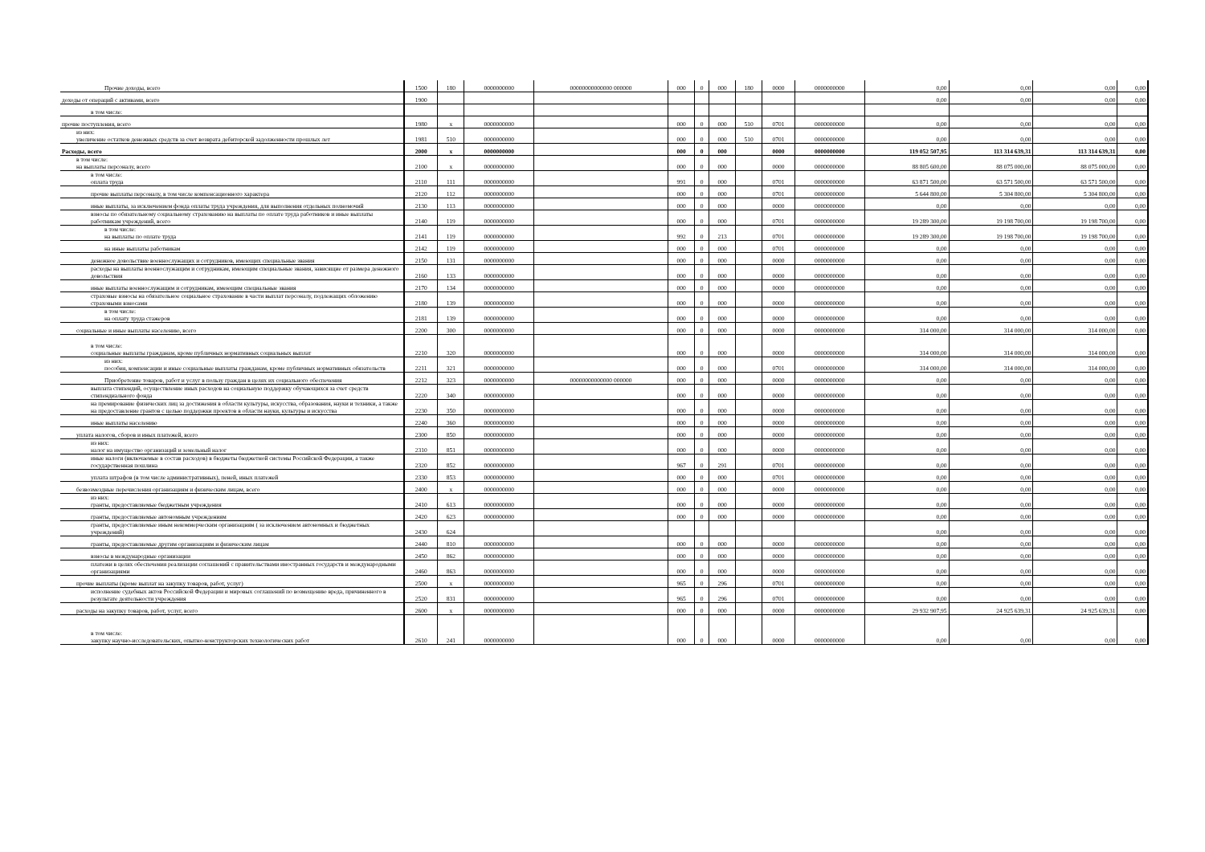| Прочие доходы, всего | 1500 | 180 | 0000000000 | 00000000000000 000000 | 000 | 0 | 000 | 180 | 0000 | 0000000000 | 0,00 | 0,00 | 0,00 | 0,00 |
| доходы от операций с активами, всего | 1900 | | | | | | | | | | 0,00 | 0,00 | 0,00 | 0,00 |
| в том числе: | | | | | | | | | | | | | | |
| прочие поступления, всего | 1980 | x | 0000000000 | | 000 | 0 | 000 | 510 | 0701 | 0000000000 | 0,00 | 0,00 | 0,00 | 0,00 |
| из них: увеличение остатков денежных средств за счет возврата дебиторской задолженности прошлых лет | 1981 | 510 | 0000000000 | | 000 | 0 | 000 | 510 | 0701 | 0000000000 | 0,00 | 0,00 | 0,00 | 0,00 |
| Расходы, всего | 2000 | x | 0000000000 | | 000 | 0 | 000 | | 0000 | 0000000000 | 119 052 507,95 | 113 314 639,31 | 113 314 639,31 | 0,00 |
| в том числе: на выплаты персоналу, всего | 2100 | x | 0000000000 | | 000 | 0 | 000 | | 0000 | 0000000000 | 88 805 600,00 | 88 075 000,00 | 88 075 000,00 | 0,00 |
| в том числе: оплата труда | 2110 | 111 | 0000000000 | | 991 | 0 | 000 | | 0701 | 0000000000 | 63 871 500,00 | 63 571 500,00 | 63 571 500,00 | 0,00 |
| прочие выплаты персоналу, в том числе компенсационного характера | 2120 | 112 | 0000000000 | | 000 | 0 | 000 | | 0701 | 0000000000 | 5 644 800,00 | 5 304 800,00 | 5 304 800,00 | 0,00 |
| иные выплаты, за исключением фонда оплаты труда учреждения, для выполнения отдельных полномочий | 2130 | 113 | 0000000000 | | 000 | 0 | 000 | | 0000 | 0000000000 | 0,00 | 0,00 | 0,00 | 0,00 |
| взносы по обязательному социальному страхованию на выплаты по оплате труда работников и иные выплаты работникам учреждений, всего | 2140 | 119 | 0000000000 | | 000 | 0 | 000 | | 0701 | 0000000000 | 19 289 300,00 | 19 198 700,00 | 19 198 700,00 | 0,00 |
| в том числе: на выплаты по оплате труда | 2141 | 119 | 0000000000 | | 992 | 0 | 213 | | 0701 | 0000000000 | 19 289 300,00 | 19 198 700,00 | 19 198 700,00 | 0,00 |
| на иные выплаты работникам | 2142 | 119 | 0000000000 | | 000 | 0 | 000 | | 0701 | 0000000000 | 0,00 | 0,00 | 0,00 | 0,00 |
| денежное довольствие военнослужащих и сотрудников, имеющих специальные звания | 2150 | 131 | 0000000000 | | 000 | 0 | 000 | | 0000 | 0000000000 | 0,00 | 0,00 | 0,00 | 0,00 |
| расходы на выплаты военнослужащим и сотрудникам, имеющим специальные звания, зависящие от размера денежного довольствия | 2160 | 133 | 0000000000 | | 000 | 0 | 000 | | 0000 | 0000000000 | 0,00 | 0,00 | 0,00 | 0,00 |
| иные выплаты военнослужащим и сотрудникам, имеющим специальные звания | 2170 | 134 | 0000000000 | | 000 | 0 | 000 | | 0000 | 0000000000 | 0,00 | 0,00 | 0,00 | 0,00 |
| страховые взносы на обязательное социальное страхование в части выплат персоналу, подлежащих обложению страховыми взносами | 2180 | 139 | 0000000000 | | 000 | 0 | 000 | | 0000 | 0000000000 | 0,00 | 0,00 | 0,00 | 0,00 |
| в том числе: на оплату труда стажеров | 2181 | 139 | 0000000000 | | 000 | 0 | 000 | | 0000 | 0000000000 | 0,00 | 0,00 | 0,00 | 0,00 |
| социальные и иные выплаты населению, всего | 2200 | 300 | 0000000000 | | 000 | 0 | 000 | | 0000 | 0000000000 | 314 000,00 | 314 000,00 | 314 000,00 | 0,00 |
| в том числе: социальные выплаты гражданам, кроме публичных нормативных социальных выплат | 2210 | 320 | 0000000000 | | 000 | 0 | 000 | | 0000 | 0000000000 | 314 000,00 | 314 000,00 | 314 000,00 | 0,00 |
| из них: пособия, компенсации и иные социальные выплаты гражданам, кроме публичных нормативных обязательств | 2211 | 321 | 0000000000 | | 000 | 0 | 000 | | 0701 | 0000000000 | 314 000,00 | 314 000,00 | 314 000,00 | 0,00 |
| Приобретение товаров, работ и услуг в пользу граждан в целях их социального обеспечения | 2212 | 323 | 0000000000 | 00000000000000 000000 | 000 | 0 | 000 | | 0000 | 0000000000 | 0,00 | 0,00 | 0,00 | 0,00 |
| выплата стипендий, осуществление иных расходов на социальную поддержку обучающихся за счет средств стипендиального фонда | 2220 | 340 | 0000000000 | | 000 | 0 | 000 | | 0000 | 0000000000 | 0,00 | 0,00 | 0,00 | 0,00 |
| на премирование физических лиц за достижения в области культуры, искусства, образования, науки и техники, а также на предоставление грантов с целью поддержки проектов в области науки, культуры и искусства | 2230 | 350 | 0000000000 | | 000 | 0 | 000 | | 0000 | 0000000000 | 0,00 | 0,00 | 0,00 | 0,00 |
| иные выплаты населению | 2240 | 360 | 0000000000 | | 000 | 0 | 000 | | 0000 | 0000000000 | 0,00 | 0,00 | 0,00 | 0,00 |
| уплата налогов, сборов и иных платежей, всего | 2300 | 850 | 0000000000 | | 000 | 0 | 000 | | 0000 | 0000000000 | 0,00 | 0,00 | 0,00 | 0,00 |
| из них: налог на имущество организаций и земельный налог | 2310 | 851 | 0000000000 | | 000 | 0 | 000 | | 0000 | 0000000000 | 0,00 | 0,00 | 0,00 | 0,00 |
| иные налоги (включаемые в состав расходов) в бюджеты бюджетной системы Российской Федерации, а также государственная пошлина | 2320 | 852 | 0000000000 | | 967 | 0 | 291 | | 0701 | 0000000000 | 0,00 | 0,00 | 0,00 | 0,00 |
| уплата штрафов (в том числе административных), пеней, иных платежей | 2330 | 853 | 0000000000 | | 000 | 0 | 000 | | 0701 | 0000000000 | 0,00 | 0,00 | 0,00 | 0,00 |
| безвозмездные перечисления организациям и физическим лицам, всего | 2400 | x | 0000000000 | | 000 | 0 | 000 | | 0000 | 0000000000 | 0,00 | 0,00 | 0,00 | 0,00 |
| из них: гранты, предоставляемые бюджетным учреждения | 2410 | 613 | 0000000000 | | 000 | 0 | 000 | | 0000 | 0000000000 | 0,00 | 0,00 | 0,00 | 0,00 |
| гранты, предоставляемые автономным учреждениям | 2420 | 623 | 0000000000 | | 000 | 0 | 000 | | 0000 | 0000000000 | 0,00 | 0,00 | 0,00 | 0,00 |
| гранты, предоставляемые иным некоммерческим организациям ( за исключением автономных и бюджетных учреждений) | 2430 | 624 | | | | | | | | | 0,00 | 0,00 | 0,00 | 0,00 |
| гранты, предоставляемые другим организациям и физическим лицам | 2440 | 810 | 0000000000 | | 000 | 0 | 000 | | 0000 | 0000000000 | 0,00 | 0,00 | 0,00 | 0,00 |
| взносы в международные организации | 2450 | 862 | 0000000000 | | 000 | 0 | 000 | | 0000 | 0000000000 | 0,00 | 0,00 | 0,00 | 0,00 |
| платежи в целях обеспечения реализации соглашений с правительствами иностранных государств и международными организациями | 2460 | 863 | 0000000000 | | 000 | 0 | 000 | | 0000 | 0000000000 | 0,00 | 0,00 | 0,00 | 0,00 |
| прочие выплаты (кроме выплат на закупку товаров, работ, услуг) | 2500 | x | 0000000000 | | 965 | 0 | 296 | | 0701 | 0000000000 | 0,00 | 0,00 | 0,00 | 0,00 |
| исполнение судебных актов Российской Федерации и мировых соглашений по возмещению вреда, причиненного в результате деятельности учреждения | 2520 | 831 | 0000000000 | | 965 | 0 | 296 | | 0701 | 0000000000 | 0,00 | 0,00 | 0,00 | 0,00 |
| расходы на закупку товаров, работ, услуг, всего | 2600 | x | 0000000000 | | 000 | 0 | 000 | | 0000 | 0000000000 | 29 932 907,95 | 24 925 639,31 | 24 925 639,31 | 0,00 |
| в том числе: закупку научно-исследовательских, опытно-конструкторских технологических работ | 2610 | 241 | 0000000000 | | 000 | 0 | 000 | | 0000 | 0000000000 | 0,00 | 0,00 | 0,00 | 0,00 |